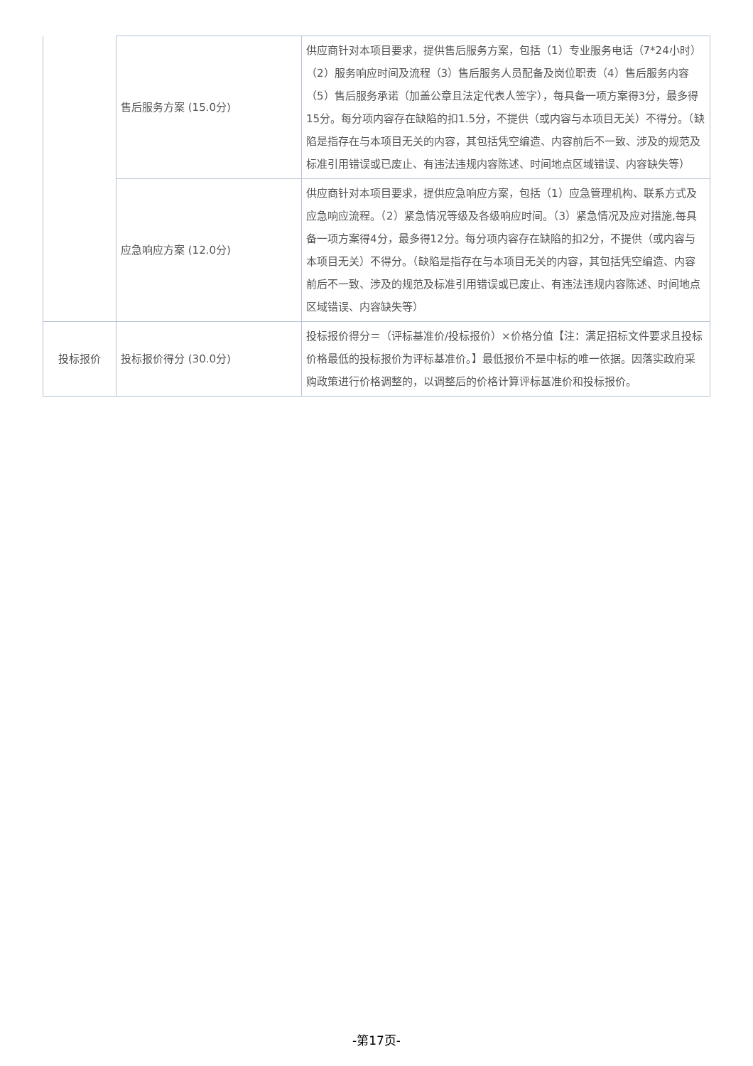| | 售后服务方案 (15.0分) | 供应商针对本项目要求，提供售后服务方案，包括（1）专业服务电话（7*24小时）（2）服务响应时间及流程（3）售后服务人员配备及岗位职责（4）售后服务内容（5）售后服务承诺（加盖公章且法定代表人签字），每具备一项方案得3分，最多得15分。每分项内容存在缺陷的扣1.5分，不提供（或内容与本项目无关）不得分。（缺陷是指存在与本项目无关的内容，其包括凭空编造、内容前后不一致、涉及的规范及标准引用错误或已废止、有违法违规内容陈述、时间地点区域错误、内容缺失等） |
| | 应急响应方案 (12.0分) | 供应商针对本项目要求，提供应急响应方案，包括（1）应急管理机构、联系方式及应急响应流程。（2）紧急情况等级及各级响应时间。（3）紧急情况及应对措施,每具备一项方案得4分，最多得12分。每分项内容存在缺陷的扣2分，不提供（或内容与本项目无关）不得分。（缺陷是指存在与本项目无关的内容，其包括凭空编造、内容前后不一致、涉及的规范及标准引用错误或已废止、有违法违规内容陈述、时间地点区域错误、内容缺失等） |
| 投标报价 | 投标报价得分 (30.0分) | 投标报价得分＝（评标基准价/投标报价）×价格分值【注：满足招标文件要求且投标价格最低的投标报价为评标基准价。】最低报价不是中标的唯一依据。因落实政府采购政策进行价格调整的，以调整后的价格计算评标基准价和投标报价。 |
-第17页-